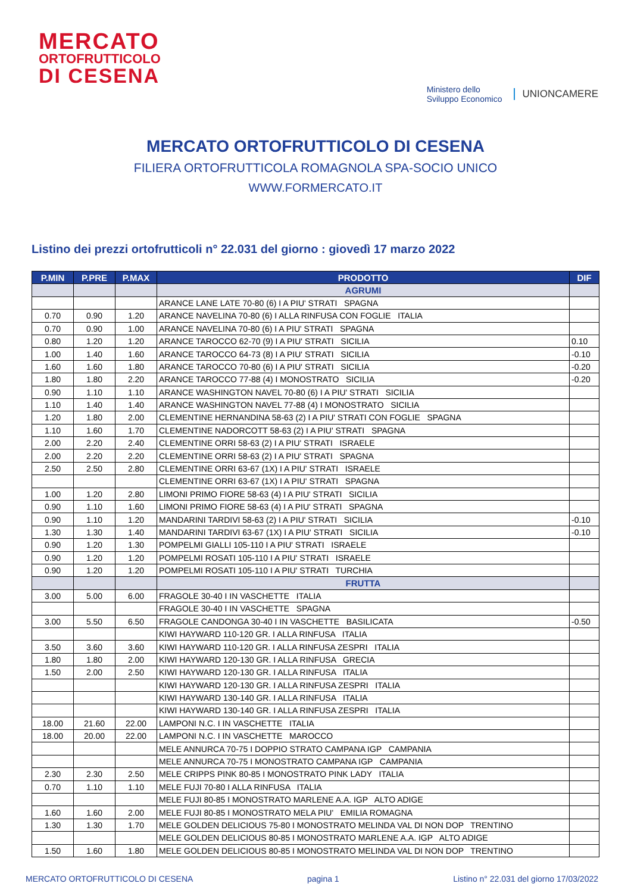MERCATO
ORTOFRUTTICOLO
DI CESENA
Ministero dello
Sviluppo Economico
UNIONCAMERE
MERCATO ORTOFRUTTICOLO DI CESENA
FILIERA ORTOFRUTTICOLA ROMAGNOLA SPA-SOCIO UNICO
WWW.FORMERCATO.IT
Listino dei prezzi ortofrutticoli n° 22.031 del giorno : giovedì 17 marzo 2022
| P.MIN | P.PRE | P.MAX | PRODOTTO | DIF |
| --- | --- | --- | --- | --- |
| | | | AGRUMI | |
| | | | ARANCE LANE LATE 70-80 (6) I A PIU' STRATI SPAGNA | |
| 0.70 | 0.90 | 1.20 | ARANCE NAVELINA 70-80 (6) I ALLA RINFUSA CON FOGLIE ITALIA | |
| 0.70 | 0.90 | 1.00 | ARANCE NAVELINA 70-80 (6) I A PIU' STRATI SPAGNA | |
| 0.80 | 1.20 | 1.20 | ARANCE TAROCCO 62-70 (9) I A PIU' STRATI SICILIA | 0.10 |
| 1.00 | 1.40 | 1.60 | ARANCE TAROCCO 64-73 (8) I A PIU' STRATI SICILIA | -0.10 |
| 1.60 | 1.60 | 1.80 | ARANCE TAROCCO 70-80 (6) I A PIU' STRATI SICILIA | -0.20 |
| 1.80 | 1.80 | 2.20 | ARANCE TAROCCO 77-88 (4) I MONOSTRATO SICILIA | -0.20 |
| 0.90 | 1.10 | 1.10 | ARANCE WASHINGTON NAVEL 70-80 (6) I A PIU' STRATI SICILIA | |
| 1.10 | 1.40 | 1.40 | ARANCE WASHINGTON NAVEL 77-88 (4) I MONOSTRATO SICILIA | |
| 1.20 | 1.80 | 2.00 | CLEMENTINE HERNANDINA 58-63 (2) I A PIU' STRATI CON FOGLIE SPAGNA | |
| 1.10 | 1.60 | 1.70 | CLEMENTINE NADORCOTT 58-63 (2) I A PIU' STRATI SPAGNA | |
| 2.00 | 2.20 | 2.40 | CLEMENTINE ORRI 58-63 (2) I A PIU' STRATI ISRAELE | |
| 2.00 | 2.20 | 2.20 | CLEMENTINE ORRI 58-63 (2) I A PIU' STRATI SPAGNA | |
| 2.50 | 2.50 | 2.80 | CLEMENTINE ORRI 63-67 (1X) I A PIU' STRATI ISRAELE | |
| | | | CLEMENTINE ORRI 63-67 (1X) I A PIU' STRATI SPAGNA | |
| 1.00 | 1.20 | 2.80 | LIMONI PRIMO FIORE 58-63 (4) I A PIU' STRATI SICILIA | |
| 0.90 | 1.10 | 1.60 | LIMONI PRIMO FIORE 58-63 (4) I A PIU' STRATI SPAGNA | |
| 0.90 | 1.10 | 1.20 | MANDARINI TARDIVI 58-63 (2) I A PIU' STRATI SICILIA | -0.10 |
| 1.30 | 1.30 | 1.40 | MANDARINI TARDIVI 63-67 (1X) I A PIU' STRATI SICILIA | -0.10 |
| 0.90 | 1.20 | 1.30 | POMPELMI GIALLI 105-110 I A PIU' STRATI ISRAELE | |
| 0.90 | 1.20 | 1.20 | POMPELMI ROSATI 105-110 I A PIU' STRATI ISRAELE | |
| 0.90 | 1.20 | 1.20 | POMPELMI ROSATI 105-110 I A PIU' STRATI TURCHIA | |
| | | | FRUTTA | |
| 3.00 | 5.00 | 6.00 | FRAGOLE 30-40 I IN VASCHETTE ITALIA | |
| | | | FRAGOLE 30-40 I IN VASCHETTE SPAGNA | |
| 3.00 | 5.50 | 6.50 | FRAGOLE CANDONGA 30-40 I IN VASCHETTE BASILICATA | -0.50 |
| | | | KIWI HAYWARD 110-120 GR. I ALLA RINFUSA ITALIA | |
| 3.50 | 3.60 | 3.60 | KIWI HAYWARD 110-120 GR. I ALLA RINFUSA ZESPRI ITALIA | |
| 1.80 | 1.80 | 2.00 | KIWI HAYWARD 120-130 GR. I ALLA RINFUSA GRECIA | |
| 1.50 | 2.00 | 2.50 | KIWI HAYWARD 120-130 GR. I ALLA RINFUSA ITALIA | |
| | | | KIWI HAYWARD 120-130 GR. I ALLA RINFUSA ZESPRI ITALIA | |
| | | | KIWI HAYWARD 130-140 GR. I ALLA RINFUSA ITALIA | |
| | | | KIWI HAYWARD 130-140 GR. I ALLA RINFUSA ZESPRI ITALIA | |
| 18.00 | 21.60 | 22.00 | LAMPONI N.C. I IN VASCHETTE ITALIA | |
| 18.00 | 20.00 | 22.00 | LAMPONI N.C. I IN VASCHETTE MAROCCO | |
| | | | MELE ANNURCA 70-75 I DOPPIO STRATO CAMPANA IGP CAMPANIA | |
| | | | MELE ANNURCA 70-75 I MONOSTRATO CAMPANA IGP CAMPANIA | |
| 2.30 | 2.30 | 2.50 | MELE CRIPPS PINK 80-85 I MONOSTRATO PINK LADY ITALIA | |
| 0.70 | 1.10 | 1.10 | MELE FUJI 70-80 I ALLA RINFUSA ITALIA | |
| | | | MELE FUJI 80-85 I MONOSTRATO MARLENE A.A. IGP ALTO ADIGE | |
| 1.60 | 1.60 | 2.00 | MELE FUJI 80-85 I MONOSTRATO MELA PIU' EMILIA ROMAGNA | |
| 1.30 | 1.30 | 1.70 | MELE GOLDEN DELICIOUS 75-80 I MONOSTRATO MELINDA VAL DI NON DOP TRENTINO | |
| | | | MELE GOLDEN DELICIOUS 80-85 I MONOSTRATO MARLENE A.A. IGP ALTO ADIGE | |
| 1.50 | 1.60 | 1.80 | MELE GOLDEN DELICIOUS 80-85 I MONOSTRATO MELINDA VAL DI NON DOP TRENTINO | |
MERCATO ORTOFRUTTICOLO DI CESENA pagina 1 Listino n° 22.031 del giorno 17/03/2022